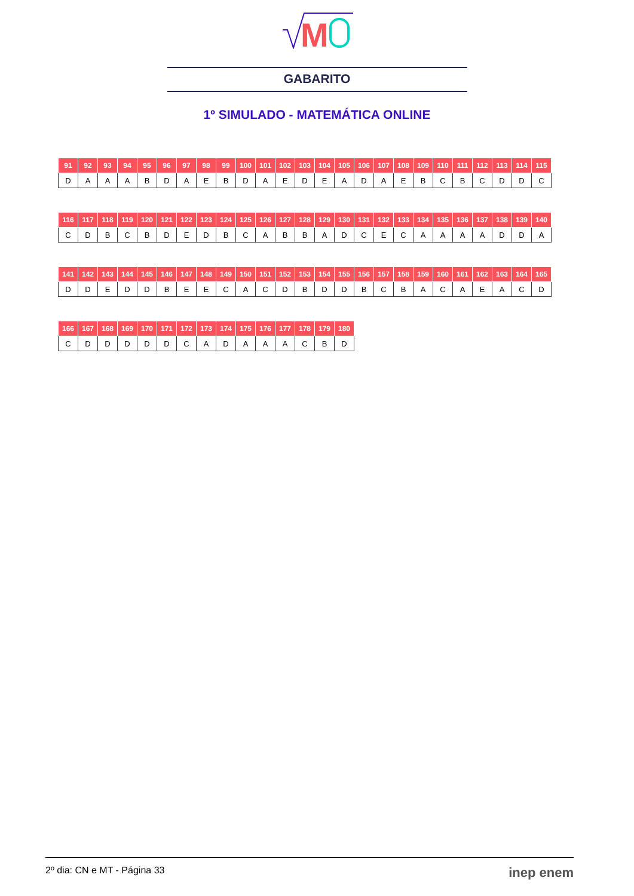M
GABARITO
1º SIMULADO - MATEMÁTICA ONLINE
| 91 | 92 | 93 | 94 | 95 | 96 | 97 | 98 | 99 | 100 | 101 | 102 | 103 | 104 | 105 | 106 | 107 | 108 | 109 | 110 | 111 | 112 | 113 | 114 | 115 |
| --- | --- | --- | --- | --- | --- | --- | --- | --- | --- | --- | --- | --- | --- | --- | --- | --- | --- | --- | --- | --- | --- | --- | --- | --- |
| D | A | A | A | B | D | A | E | B | D | A | E | D | E | A | D | A | E | B | C | B | C | D | D | C |
| 116 | 117 | 118 | 119 | 120 | 121 | 122 | 123 | 124 | 125 | 126 | 127 | 128 | 129 | 130 | 131 | 132 | 133 | 134 | 135 | 136 | 137 | 138 | 139 | 140 |
| --- | --- | --- | --- | --- | --- | --- | --- | --- | --- | --- | --- | --- | --- | --- | --- | --- | --- | --- | --- | --- | --- | --- | --- | --- |
| C | D | B | C | B | D | E | D | B | C | A | B | B | A | D | C | E | C | A | A | A | A | D | D | A |
| 141 | 142 | 143 | 144 | 145 | 146 | 147 | 148 | 149 | 150 | 151 | 152 | 153 | 154 | 155 | 156 | 157 | 158 | 159 | 160 | 161 | 162 | 163 | 164 | 165 |
| --- | --- | --- | --- | --- | --- | --- | --- | --- | --- | --- | --- | --- | --- | --- | --- | --- | --- | --- | --- | --- | --- | --- | --- | --- |
| D | D | E | D | D | B | E | E | C | A | C | D | B | D | D | B | C | B | A | C | A | E | A | C | D |
| 166 | 167 | 168 | 169 | 170 | 171 | 172 | 173 | 174 | 175 | 176 | 177 | 178 | 179 | 180 |
| --- | --- | --- | --- | --- | --- | --- | --- | --- | --- | --- | --- | --- | --- | --- |
| C | D | D | D | D | D | C | A | D | A | A | A | C | B | D |
2º dia: CN e MT - Página 33 inep enem